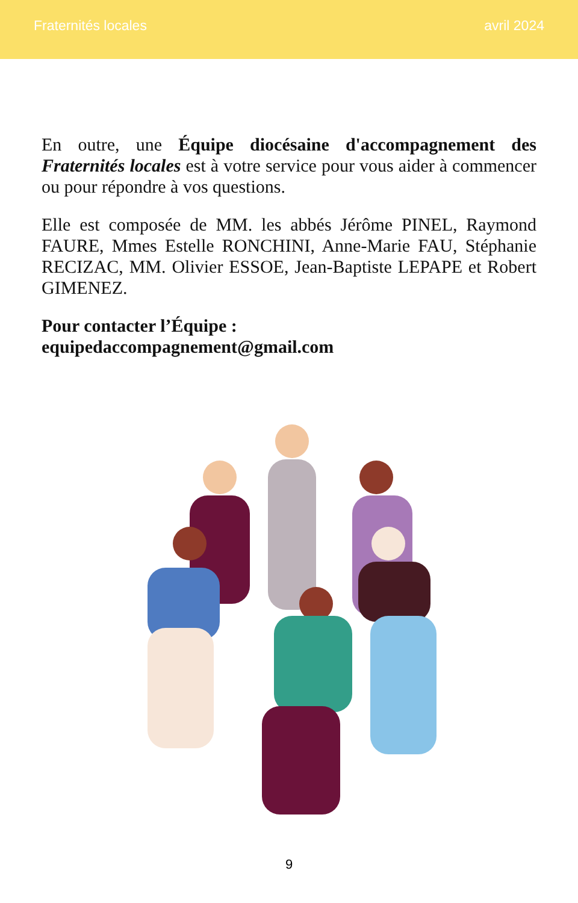Fraternités locales avril 2024
En outre, une Équipe diocésaine d'accompagnement des Fraternités locales est à votre service pour vous aider à commencer ou pour répondre à vos questions.
Elle est composée de MM. les abbés Jérôme PINEL, Raymond FAURE, Mmes Estelle RONCHINI, Anne-Marie FAU, Stéphanie RECIZAC, MM. Olivier ESSOE, Jean-Baptiste LEPAPE et Robert GIMENEZ.
Pour contacter l’Équipe :
equipedaccompagnement@gmail.com
9